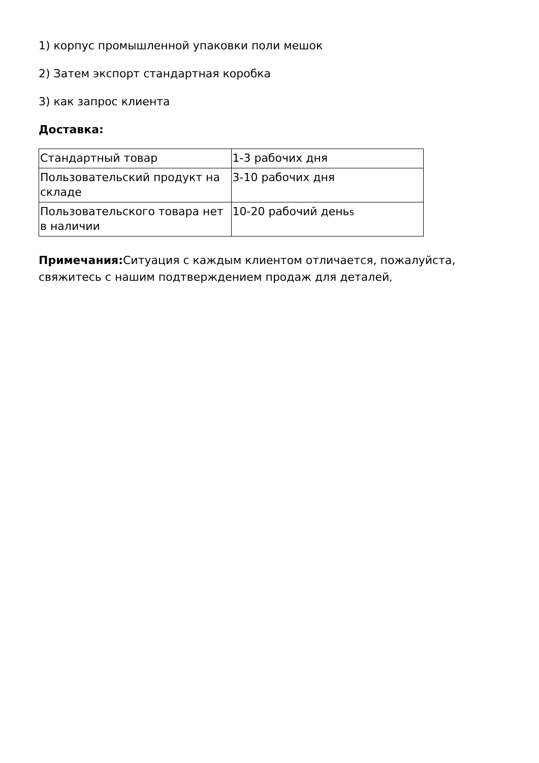1) корпус промышленной упаковки поли мешок
2) Затем экспорт стандартная коробка
3) как запрос клиента
Доставка:
| Стандартный товар | 1-3 рабочих дня |
| Пользовательский продукт на складе | 3-10 рабочих дня |
| Пользовательского товара нет в наличии | 10-20 рабочий день s |
Примечания: Ситуация с каждым клиентом отличается, пожалуйста, свяжитесь с нашим подтверждением продаж для деталей,